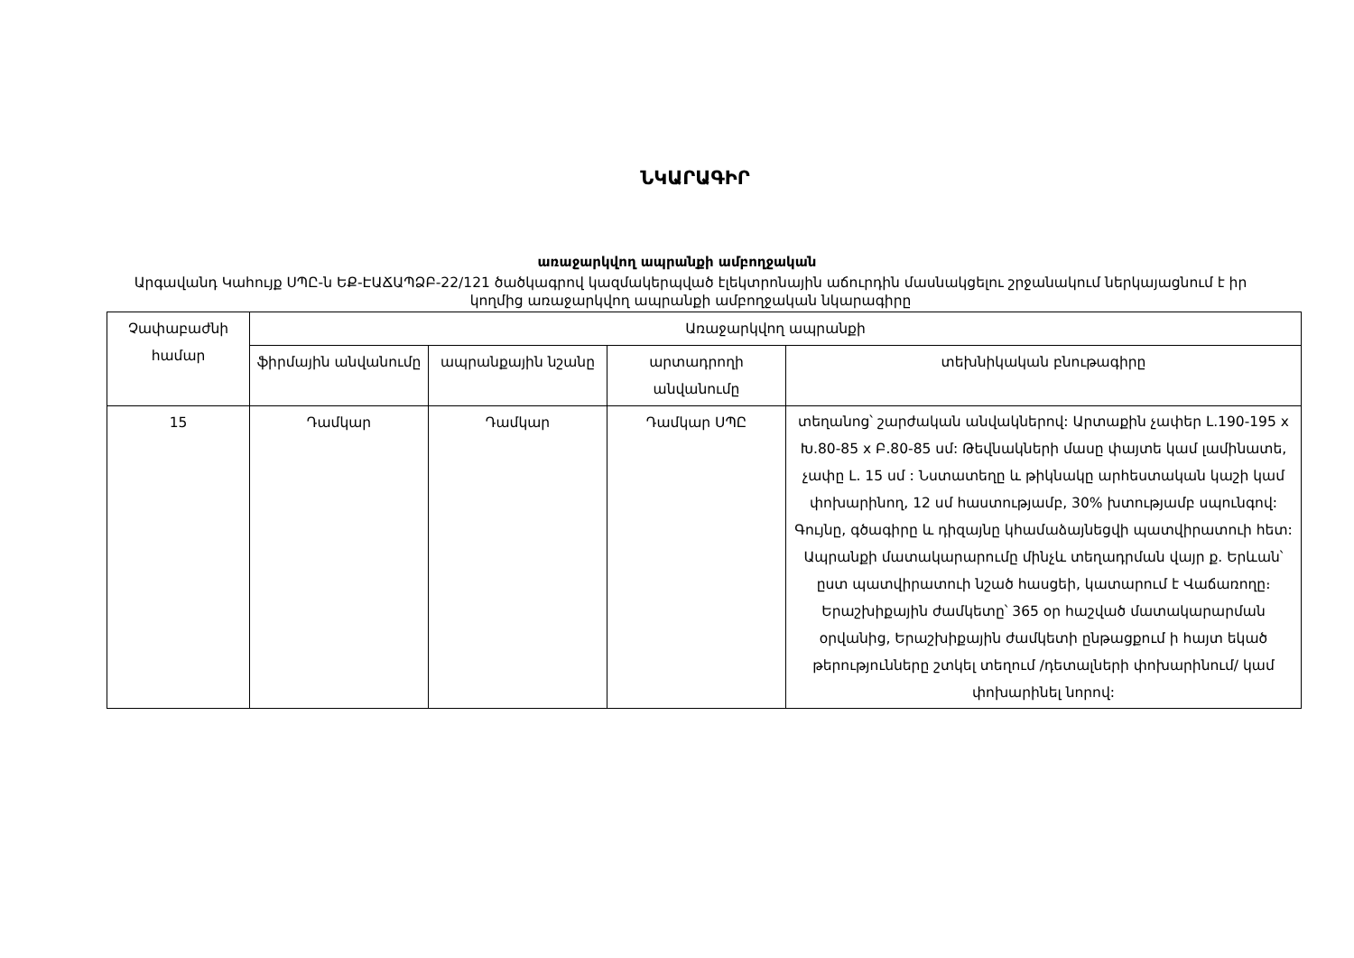ՆԿԱՐԱԳԻՐ
առաջարկվող ապրանքի ամբողջական
Արգավանդ Կահույք ՍՊԸ-ն ԵՔ-ԷԱՃԱՊՁԲ-22/121 ծածկագրով կազմակերպված էլեկտրոնային աճուրդին մասնակցելու շրջանակում ներկայացնում է իր կողմից առաջարկվող ապրանքի ամբողջական նկարագիրը
| Չափաբաժնի համար | Առաջարկվող ապրանքի | | | |
| --- | --- | --- | --- | --- |
| | ֆիրմային անվանումը | ապրանքային նշանը | արտադրողի անվանումը | տեխնիկական բնութագիրը |
| 15 | Դամկար | Դամկար | Դամկար ՍՊԸ | տեղանոց՝ շարժական անվակներով: Արտաքին չափեր Լ.190-195 x Խ.80-85 x Բ.80-85 սմ: Թեվնակների մասը փայտե կամ լամինատե, չափը Լ. 15 սմ : Նստատեղը և թիկնակը արհեստական կաշի կամ փոխարինող, 12 սմ հաստությամբ, 30% խտությամբ սպունգով: Գույնը, գծագիրը և դիզայնը կհամաձայնեցվի պատվիրատուի հետ: Ապրանքի մատակարարումը մինչև տեղադրման վայր ք. Երևան՝ ըստ պատվիրատուի նշած հասցեի, կատարում է Վաճառողը։ Երաշխիքային ժամկետը՝ 365 օր հաշված մատակարարման օրվանից, Երաշխիքային ժամկետի ընթացքում ի հայտ եկած թերությունները շտկել տեղում /դետալների փոխարինում/ կամ փոխարինել նորով: |